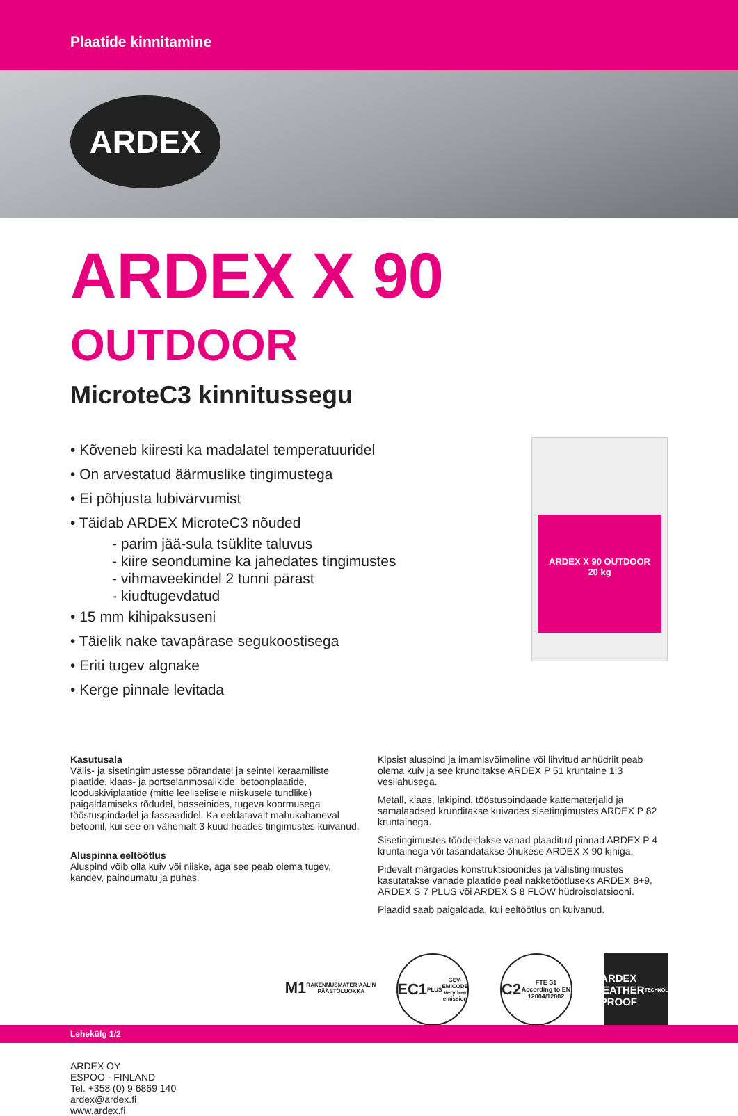Plaatide kinnitamine
ARDEX
ARDEX X 90 OUTDOOR
MicroteC3 kinnitussegu
• Kõveneb kiiresti ka madalatel temperatuuridel
• On arvestatud äärmuslike tingimustega
• Ei põhjusta lubivärvumist
• Täidab ARDEX MicroteC3 nõuded
- parim jää-sula tsüklite taluvus
- kiire seondumine ka jahedates tingimustes
- vihmaveekindel 2 tunni pärast
- kiudtugevdatud
• 15 mm kihipaksuseni
• Täielik nake tavapärase segukoostisega
• Eriti tugev algnake
• Kerge pinnale levitada
ARDEX X 90 OUTDOOR
20 kg
Kasutusala
Välis- ja sisetingimustesse põrandatel ja seintel keraamiliste plaatide, klaas- ja portselanmosaiikide, betoonplaatide, looduskiviplaatide (mitte leeliselisele niiskusele tundlike) paigaldamiseks rõdudel, basseinides, tugeva koormusega tööstuspindadel ja fassaadidel. Ka eeldatavalt mahukahaneval betoonil, kui see on vähemalt 3 kuud heades tingimustes kuivanud.
Aluspinna eeltöötlus
Aluspind võib olla kuiv või niiske, aga see peab olema tugev, kandev, paindumatu ja puhas.
Kipsist aluspind ja imamisvõimeline või lihvitud anhüdriit peab olema kuiv ja see krunditakse ARDEX P 51 kruntaine 1:3 vesilahusega.
Metall, klaas, lakipind, tööstuspindaade kattematerjalid ja samalaadsed krunditakse kuivades sisetingimustes ARDEX P 82 kruntainega.
Sisetingimustes töödeldakse vanad plaaditud pinnad ARDEX P 4 kruntainega või tasandatakse õhukese ARDEX X 90 kihiga.
Pidevalt märgades konstruktsioonides ja välistingimustes kasutatakse vanade plaatide peal nakketöötluseks ARDEX 8+9, ARDEX S 7 PLUS või ARDEX S 8 FLOW hüdroisolatsiooni.
Plaadid saab paigaldada, kui eeltöötlus on kuivanud.
M1
RAKENNUSMATERIAALIN PÄÄSTÖLUOKKA
EC1<sup>PLUS</sup>
GEV-EMICODE Very low emission
C2
FTE S1
According to EN 12004/12002
ARDEX
WEATHER PROOF
TECHNOLOGY
ARDEX OY
ESPOO - FINLAND
Tel. +358 (0) 9 6869 140
ardex@ardex.fi
www.ardex.fi
Lehekülg 1/2